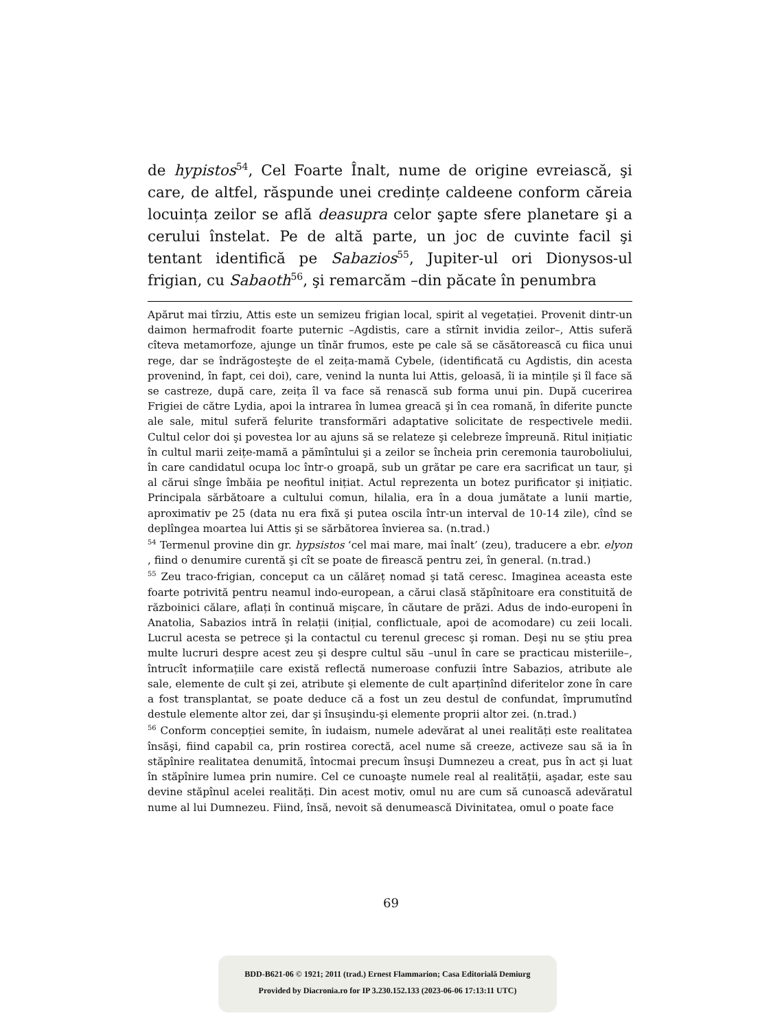de hypistos<sup>54</sup>, Cel Foarte Înalt, nume de origine evreiască, şi care, de altfel, răspunde unei credințe caldeene conform căreia locuința zeilor se află deasupra celor şapte sfere planetare şi a cerului înstelat. Pe de altă parte, un joc de cuvinte facil şi tentant identifică pe Sabazios<sup>55</sup>, Jupiter-ul ori Dionysos-ul frigian, cu Sabaoth<sup>56</sup>, şi remarcăm –din păcate în penumbra
Apărut mai tîrziu, Attis este un semizeu frigian local, spirit al vegetației. Provenit dintr-un daimon hermafrodit foarte puternic –Agdistis, care a stîrnit invidia zeilor–, Attis suferă cîteva metamorfoze, ajunge un tînăr frumos, este pe cale să se căsătorească cu fiica unui rege, dar se îndrăgosteşte de el zeița-mamă Cybele, (identificată cu Agdistis, din acesta provenind, în fapt, cei doi), care, venind la nunta lui Attis, geloasă, îi ia mințile şi îl face să se castreze, după care, zeița îl va face să renască sub forma unui pin. După cucerirea Frigiei de către Lydia, apoi la intrarea în lumea greacă şi în cea romană, în diferite puncte ale sale, mitul suferă felurite transformări adaptative solicitate de respectivele medii. Cultul celor doi şi povestea lor au ajuns să se relateze şi celebreze împreună. Ritul inițiatic în cultul marii zeițe-mamă a pămîntului şi a zeilor se încheia prin ceremonia tauroboliului, în care candidatul ocupa loc într-o groapă, sub un grătar pe care era sacrificat un taur, şi al cărui sînge îmbăia pe neofitul inițiat. Actul reprezenta un botez purificator şi inițiatic. Principala sărbătoare a cultului comun, hilalia, era în a doua jumătate a lunii martie, aproximativ pe 25 (data nu era fixă şi putea oscila într-un interval de 10-14 zile), cînd se deplîngea moartea lui Attis şi se sărbătorea învierea sa. (n.trad.)
<sup>54</sup> Termenul provine din gr. hypsistos ‘cel mai mare, mai înalt’ (zeu), traducere a ebr. elyon , fiind o denumire curentă şi cît se poate de firească pentru zei, în general. (n.trad.)
<sup>55</sup> Zeu traco-frigian, conceput ca un călăreț nomad şi tată ceresc. Imaginea aceasta este foarte potrivită pentru neamul indo-european, a cărui clasă stăpînitoare era constituită de războinici călare, aflați în continuă mişcare, în căutare de prăzi. Adus de indo-europeni în Anatolia, Sabazios intră în relații (inițial, conflictuale, apoi de acomodare) cu zeii locali. Lucrul acesta se petrece şi la contactul cu terenul grecesc şi roman. Deşi nu se ştiu prea multe lucruri despre acest zeu şi despre cultul său –unul în care se practicau misteriile–, întrucît informațiile care există reflectă numeroase confuzii între Sabazios, atribute ale sale, elemente de cult şi zei, atribute şi elemente de cult aparținînd diferitelor zone în care a fost transplantat, se poate deduce că a fost un zeu destul de confundat, împrumutînd destule elemente altor zei, dar şi însuşindu-şi elemente proprii altor zei. (n.trad.)
<sup>56</sup> Conform concepției semite, în iudaism, numele adevărat al unei realități este realitatea însăşi, fiind capabil ca, prin rostirea corectă, acel nume să creeze, activeze sau să ia în stăpînire realitatea denumită, întocmai precum însuşi Dumnezeu a creat, pus în act şi luat în stăpînire lumea prin numire. Cel ce cunoaşte numele real al realității, aşadar, este sau devine stăpînul acelei realități. Din acest motiv, omul nu are cum să cunoască adevăratul nume al lui Dumnezeu. Fiind, însă, nevoit să denumească Divinitatea, omul o poate face
69
BDD-B621-06 © 1921; 2011 (trad.) Ernest Flammarion; Casa Editorială Demiurg
Provided by Diacronia.ro for IP 3.230.152.133 (2023-06-06 17:13:11 UTC)